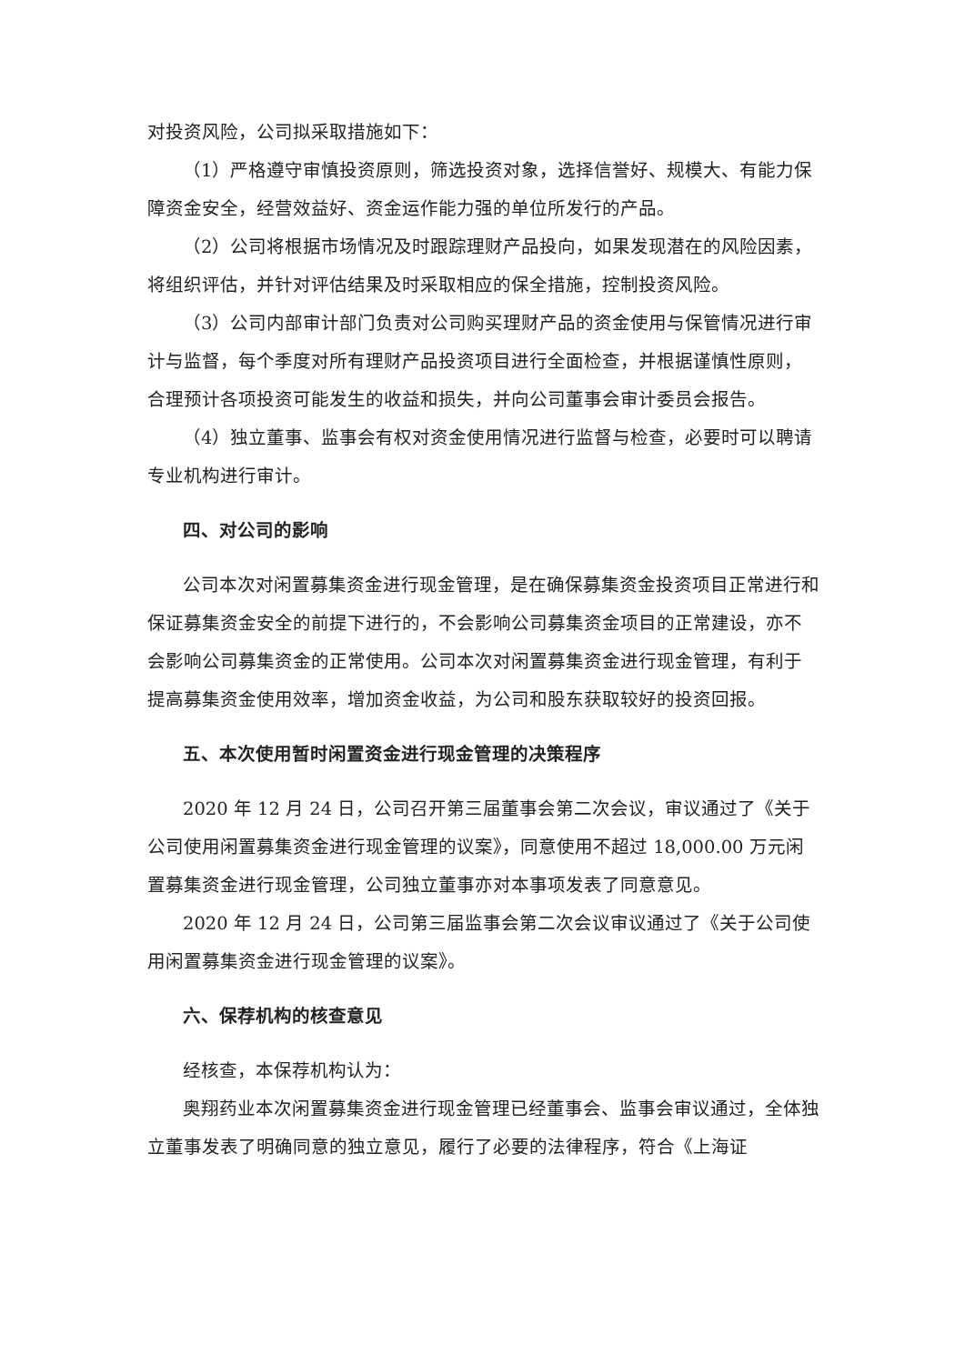对投资风险，公司拟采取措施如下：
（1）严格遵守审慎投资原则，筛选投资对象，选择信誉好、规模大、有能力保障资金安全，经营效益好、资金运作能力强的单位所发行的产品。
（2）公司将根据市场情况及时跟踪理财产品投向，如果发现潜在的风险因素，将组织评估，并针对评估结果及时采取相应的保全措施，控制投资风险。
（3）公司内部审计部门负责对公司购买理财产品的资金使用与保管情况进行审计与监督，每个季度对所有理财产品投资项目进行全面检查，并根据谨慎性原则，合理预计各项投资可能发生的收益和损失，并向公司董事会审计委员会报告。
（4）独立董事、监事会有权对资金使用情况进行监督与检查，必要时可以聘请专业机构进行审计。
四、对公司的影响
公司本次对闲置募集资金进行现金管理，是在确保募集资金投资项目正常进行和保证募集资金安全的前提下进行的，不会影响公司募集资金项目的正常建设，亦不会影响公司募集资金的正常使用。公司本次对闲置募集资金进行现金管理，有利于提高募集资金使用效率，增加资金收益，为公司和股东获取较好的投资回报。
五、本次使用暂时闲置资金进行现金管理的决策程序
2020 年 12 月 24 日，公司召开第三届董事会第二次会议，审议通过了《关于公司使用闲置募集资金进行现金管理的议案》，同意使用不超过 18,000.00 万元闲置募集资金进行现金管理，公司独立董事亦对本事项发表了同意意见。
2020 年 12 月 24 日，公司第三届监事会第二次会议审议通过了《关于公司使用闲置募集资金进行现金管理的议案》。
六、保荐机构的核查意见
经核查，本保荐机构认为：
奥翔药业本次闲置募集资金进行现金管理已经董事会、监事会审议通过，全体独立董事发表了明确同意的独立意见，履行了必要的法律程序，符合《上海证